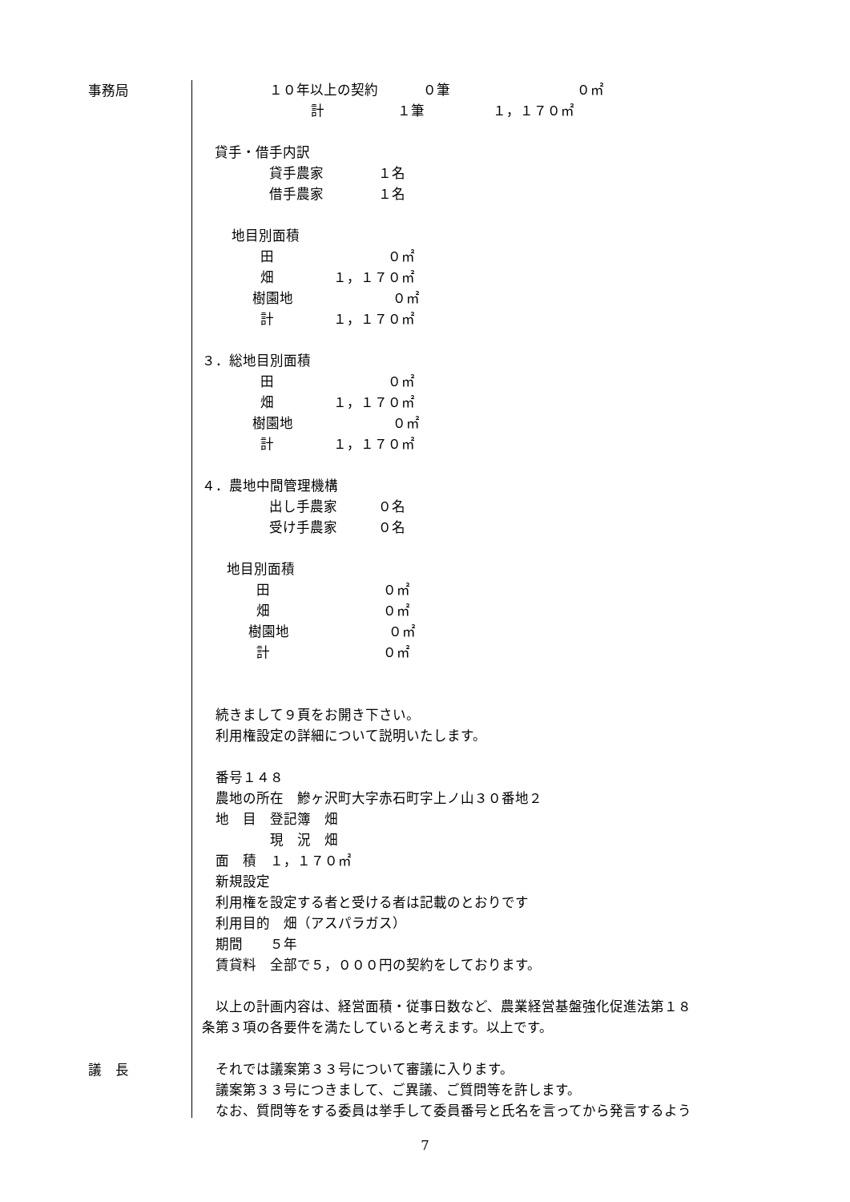事務局
１０年以上の契約　　　 ０筆　　　　　　　　　 ０㎡
計　　　　　 １筆　　　　　１，１７０㎡
貸手・借手内訳
貸手農家　　　　１名
借手農家　　　　１名
地目別面積
田　　　　　　　　 ０㎡
畑　　　　 １，１７０㎡
樹園地　　　　　　　 ０㎡
計　　　　 １，１７０㎡
３．総地目別面積
田　　　　　　　　 ０㎡
畑　　　　 １，１７０㎡
樹園地　　　　　　　 ０㎡
計　　　　 １，１７０㎡
４．農地中間管理機構
出し手農家　　　０名
受け手農家　　　０名
地目別面積
田　　　　　　　　 ０㎡
畑　　　　　　　　 ０㎡
樹園地　　　　　　　 ０㎡
計　　　　　　　　 ０㎡
　続きまして９頁をお開き下さい。
　利用権設定の詳細について説明いたします。
　番号１４８
　農地の所在　鰺ヶ沢町大字赤石町字上ノ山３０番地２
　地　目　登記簿　畑
　　　　　現　況　畑
　面　積　１，１７０㎡
　新規設定
　利用権を設定する者と受ける者は記載のとおりです
　利用目的　畑（アスパラガス）
　期間　　５年
　賃貸料　全部で５，０００円の契約をしております。
　以上の計画内容は、経営面積・従事日数など、農業経営基盤強化促進法第１８
条第３項の各要件を満たしていると考えます。以上です。
議　長
　それでは議案第３３号について審議に入ります。
　議案第３３号につきまして、ご異議、ご質問等を許します。
　なお、質問等をする委員は挙手して委員番号と氏名を言ってから発言するよう
7